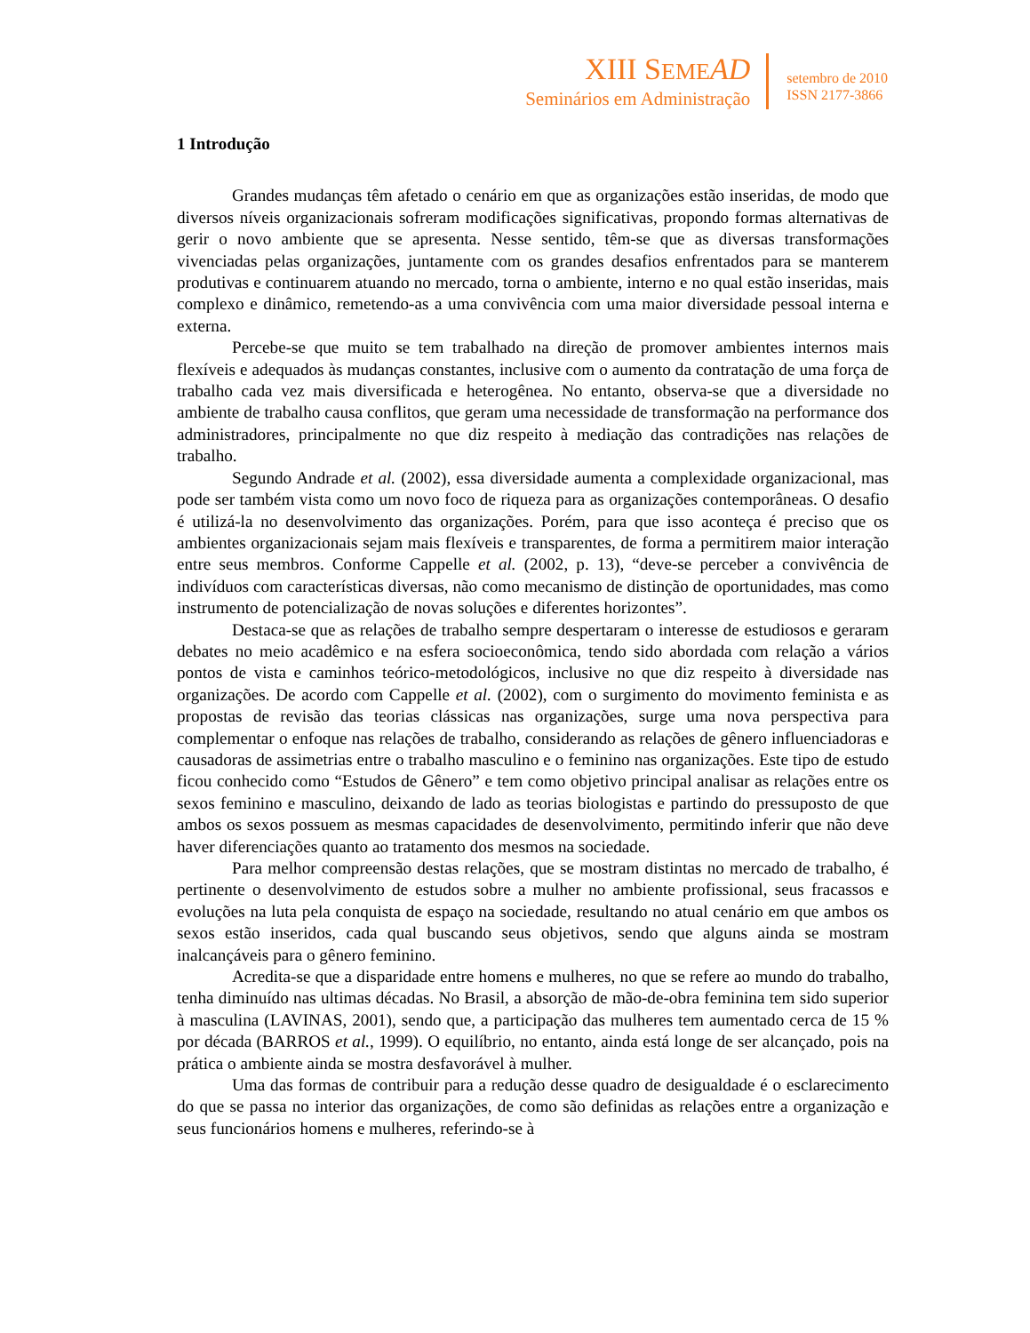XIII SEME AD
Seminários em Administração
setembro de 2010
ISSN 2177-3866
1 Introdução
Grandes mudanças têm afetado o cenário em que as organizações estão inseridas, de modo que diversos níveis organizacionais sofreram modificações significativas, propondo formas alternativas de gerir o novo ambiente que se apresenta. Nesse sentido, têm-se que as diversas transformações vivenciadas pelas organizações, juntamente com os grandes desafios enfrentados para se manterem produtivas e continuarem atuando no mercado, torna o ambiente, interno e no qual estão inseridas, mais complexo e dinâmico, remetendo-as a uma convivência com uma maior diversidade pessoal interna e externa.
Percebe-se que muito se tem trabalhado na direção de promover ambientes internos mais flexíveis e adequados às mudanças constantes, inclusive com o aumento da contratação de uma força de trabalho cada vez mais diversificada e heterogênea. No entanto, observa-se que a diversidade no ambiente de trabalho causa conflitos, que geram uma necessidade de transformação na performance dos administradores, principalmente no que diz respeito à mediação das contradições nas relações de trabalho.
Segundo Andrade et al. (2002), essa diversidade aumenta a complexidade organizacional, mas pode ser também vista como um novo foco de riqueza para as organizações contemporâneas. O desafio é utilizá-la no desenvolvimento das organizações. Porém, para que isso aconteça é preciso que os ambientes organizacionais sejam mais flexíveis e transparentes, de forma a permitirem maior interação entre seus membros. Conforme Cappelle et al. (2002, p. 13), “deve-se perceber a convivência de indivíduos com características diversas, não como mecanismo de distinção de oportunidades, mas como instrumento de potencialização de novas soluções e diferentes horizontes”.
Destaca-se que as relações de trabalho sempre despertaram o interesse de estudiosos e geraram debates no meio acadêmico e na esfera socioeconômica, tendo sido abordada com relação a vários pontos de vista e caminhos teórico-metodológicos, inclusive no que diz respeito à diversidade nas organizações. De acordo com Cappelle et al. (2002), com o surgimento do movimento feminista e as propostas de revisão das teorias clássicas nas organizações, surge uma nova perspectiva para complementar o enfoque nas relações de trabalho, considerando as relações de gênero influenciadoras e causadoras de assimetrias entre o trabalho masculino e o feminino nas organizações. Este tipo de estudo ficou conhecido como “Estudos de Gênero” e tem como objetivo principal analisar as relações entre os sexos feminino e masculino, deixando de lado as teorias biologistas e partindo do pressuposto de que ambos os sexos possuem as mesmas capacidades de desenvolvimento, permitindo inferir que não deve haver diferenciações quanto ao tratamento dos mesmos na sociedade.
Para melhor compreensão destas relações, que se mostram distintas no mercado de trabalho, é pertinente o desenvolvimento de estudos sobre a mulher no ambiente profissional, seus fracassos e evoluções na luta pela conquista de espaço na sociedade, resultando no atual cenário em que ambos os sexos estão inseridos, cada qual buscando seus objetivos, sendo que alguns ainda se mostram inalcançáveis para o gênero feminino.
Acredita-se que a disparidade entre homens e mulheres, no que se refere ao mundo do trabalho, tenha diminuído nas ultimas décadas. No Brasil, a absorção de mão-de-obra feminina tem sido superior à masculina (LAVINAS, 2001), sendo que, a participação das mulheres tem aumentado cerca de 15 % por década (BARROS et al., 1999). O equilíbrio, no entanto, ainda está longe de ser alcançado, pois na prática o ambiente ainda se mostra desfavorável à mulher.
Uma das formas de contribuir para a redução desse quadro de desigualdade é o esclarecimento do que se passa no interior das organizações, de como são definidas as relações entre a organização e seus funcionários homens e mulheres, referindo-se à